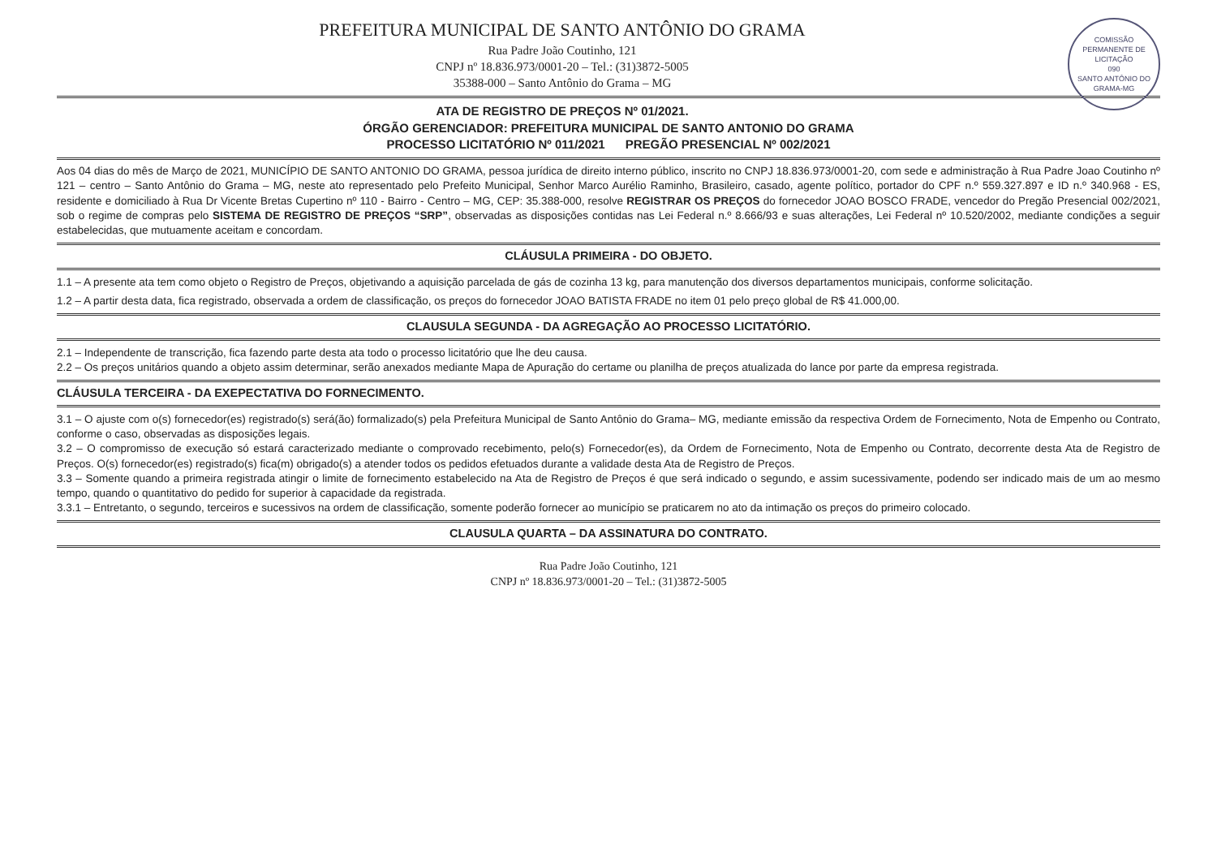COMISSÃO PERMANENTE DE LICITAÇÃO
090
SANTO ANTÔNIO DO GRAMA-MG
PREFEITURA MUNICIPAL DE SANTO ANTÔNIO DO GRAMA
Rua Padre João Coutinho, 121
CNPJ nº 18.836.973/0001-20 – Tel.: (31)3872-5005
35388-000 – Santo Antônio do Grama – MG
ATA DE REGISTRO DE PREÇOS Nº 01/2021.
ÓRGÃO GERENCIADOR: PREFEITURA MUNICIPAL DE SANTO ANTONIO DO GRAMA
PROCESSO LICITATÓRIO Nº 011/2021 PREGÃO PRESENCIAL Nº 002/2021
Aos 04 dias do mês de Março de 2021, MUNICÍPIO DE SANTO ANTONIO DO GRAMA, pessoa jurídica de direito interno público, inscrito no CNPJ 18.836.973/0001-20, com sede e administração à Rua Padre Joao Coutinho nº 121 – centro – Santo Antônio do Grama – MG, neste ato representado pelo Prefeito Municipal, Senhor Marco Aurélio Raminho, Brasileiro, casado, agente político, portador do CPF n.º 559.327.897 e ID n.º 340.968 - ES, residente e domiciliado à Rua Dr Vicente Bretas Cupertino nº 110 - Bairro - Centro – MG, CEP: 35.388-000, resolve REGISTRAR OS PREÇOS do fornecedor JOAO BOSCO FRADE, vencedor do Pregão Presencial 002/2021, sob o regime de compras pelo SISTEMA DE REGISTRO DE PREÇOS “SRP”, observadas as disposições contidas nas Lei Federal n.º 8.666/93 e suas alterações, Lei Federal nº 10.520/2002, mediante condições a seguir estabelecidas, que mutuamente aceitam e concordam.
CLÁUSULA PRIMEIRA - DO OBJETO.
1.1 – A presente ata tem como objeto o Registro de Preços, objetivando a aquisição parcelada de gás de cozinha 13 kg, para manutenção dos diversos departamentos municipais, conforme solicitação.
1.2 – A partir desta data, fica registrado, observada a ordem de classificação, os preços do fornecedor JOAO BATISTA FRADE no item 01 pelo preço global de R$ 41.000,00.
CLAUSULA SEGUNDA - DA AGREGAÇÃO AO PROCESSO LICITATÓRIO.
2.1 – Independente de transcrição, fica fazendo parte desta ata todo o processo licitatório que lhe deu causa.
2.2 – Os preços unitários quando a objeto assim determinar, serão anexados mediante Mapa de Apuração do certame ou planilha de preços atualizada do lance por parte da empresa registrada.
CLÁUSULA TERCEIRA - DA EXEPECTATIVA DO FORNECIMENTO.
3.1 – O ajuste com o(s) fornecedor(es) registrado(s) será(ão) formalizado(s) pela Prefeitura Municipal de Santo Antônio do Grama– MG, mediante emissão da respectiva Ordem de Fornecimento, Nota de Empenho ou Contrato, conforme o caso, observadas as disposições legais.
3.2 – O compromisso de execução só estará caracterizado mediante o comprovado recebimento, pelo(s) Fornecedor(es), da Ordem de Fornecimento, Nota de Empenho ou Contrato, decorrente desta Ata de Registro de Preços. O(s) fornecedor(es) registrado(s) fica(m) obrigado(s) a atender todos os pedidos efetuados durante a validade desta Ata de Registro de Preços.
3.3 – Somente quando a primeira registrada atingir o limite de fornecimento estabelecido na Ata de Registro de Preços é que será indicado o segundo, e assim sucessivamente, podendo ser indicado mais de um ao mesmo tempo, quando o quantitativo do pedido for superior à capacidade da registrada.
3.3.1 – Entretanto, o segundo, terceiros e sucessivos na ordem de classificação, somente poderão fornecer ao município se praticarem no ato da intimação os preços do primeiro colocado.
CLAUSULA QUARTA – DA ASSINATURA DO CONTRATO.
Rua Padre João Coutinho, 121
CNPJ nº 18.836.973/0001-20 – Tel.: (31)3872-5005